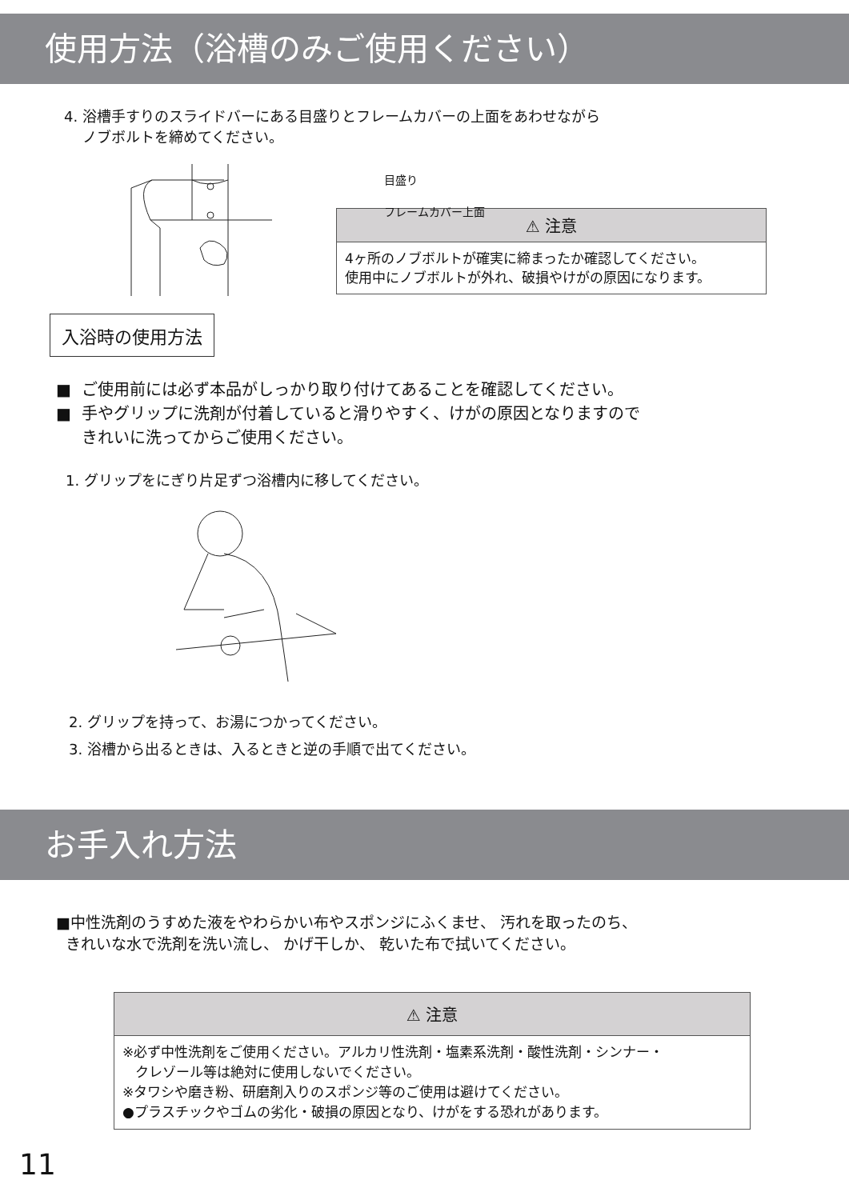使用方法（浴槽のみご使用ください）
4. 浴槽手すりのスライドバーにある目盛りとフレームカバーの上面をあわせながら
ノブボルトを締めてください。
目盛り
フレームカバー上面
⚠ 注意
4ヶ所のノブボルトが確実に締まったか確認してください。
使用中にノブボルトが外れ、破損やけがの原因になります。
入浴時の使用方法
■ ご使用前には必ず本品がしっかり取り付けてあることを確認してください。
■ 手やグリップに洗剤が付着していると滑りやすく、けがの原因となりますので
きれいに洗ってからご使用ください。
1. グリップをにぎり片足ずつ浴槽内に移してください。
2. グリップを持って、お湯につかってください。
3. 浴槽から出るときは、入るときと逆の手順で出てください。
お手入れ方法
■中性洗剤のうすめた液をやわらかい布やスポンジにふくませ、 汚れを取ったのち、
きれいな水で洗剤を洗い流し、 かげ干しか、 乾いた布で拭いてください。
⚠ 注意
※必ず中性洗剤をご使用ください。アルカリ性洗剤・塩素系洗剤・酸性洗剤・シンナー・
クレゾール等は絶対に使用しないでください。
※タワシや磨き粉、研磨剤入りのスポンジ等のご使用は避けてください。
●プラスチックやゴムの劣化・破損の原因となり、けがをする恐れがあります。
11